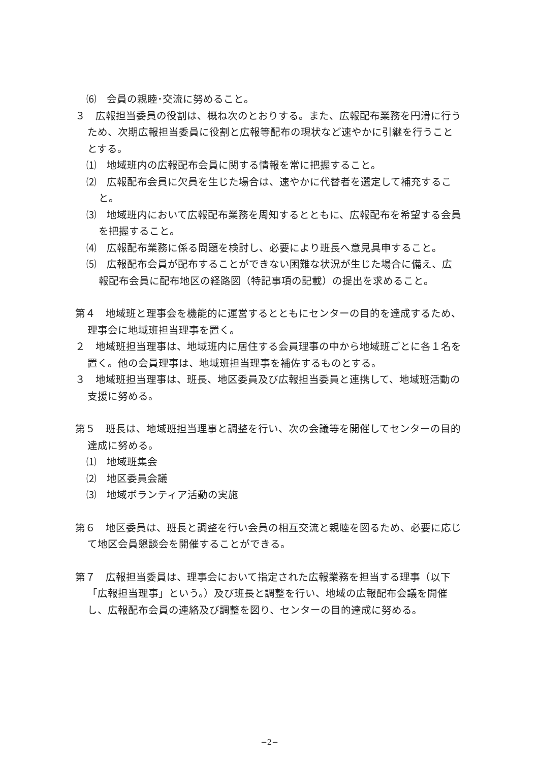⑹　会員の親睦･交流に努めること。
３　広報担当委員の役割は、概ね次のとおりする。また、広報配布業務を円滑に行うため、次期広報担当委員に役割と広報等配布の現状など速やかに引継を行うこととする。
⑴　地域班内の広報配布会員に関する情報を常に把握すること。
⑵　広報配布会員に欠員を生じた場合は、速やかに代替者を選定して補充すること。
⑶　地域班内において広報配布業務を周知するとともに、広報配布を希望する会員を把握すること。
⑷　広報配布業務に係る問題を検討し、必要により班長へ意見具申すること。
⑸　広報配布会員が配布することができない困難な状況が生じた場合に備え、広報配布会員に配布地区の経路図（特記事項の記載）の提出を求めること。
第４　地域班と理事会を機能的に運営するとともにセンターの目的を達成するため、理事会に地域班担当理事を置く。
２　地域班担当理事は、地域班内に居住する会員理事の中から地域班ごとに各１名を置く。他の会員理事は、地域班担当理事を補佐するものとする。
３　地域班担当理事は、班長、地区委員及び広報担当委員と連携して、地域班活動の支援に努める。
第５　班長は、地域班担当理事と調整を行い、次の会議等を開催してセンターの目的達成に努める。
⑴　地域班集会
⑵　地区委員会議
⑶　地域ボランティア活動の実施
第６　地区委員は、班長と調整を行い会員の相互交流と親睦を図るため、必要に応じて地区会員懇談会を開催することができる。
第７　広報担当委員は、理事会において指定された広報業務を担当する理事（以下「広報担当理事」という。）及び班長と調整を行い、地域の広報配布会議を開催し、広報配布会員の連絡及び調整を図り、センターの目的達成に努める。
−2−